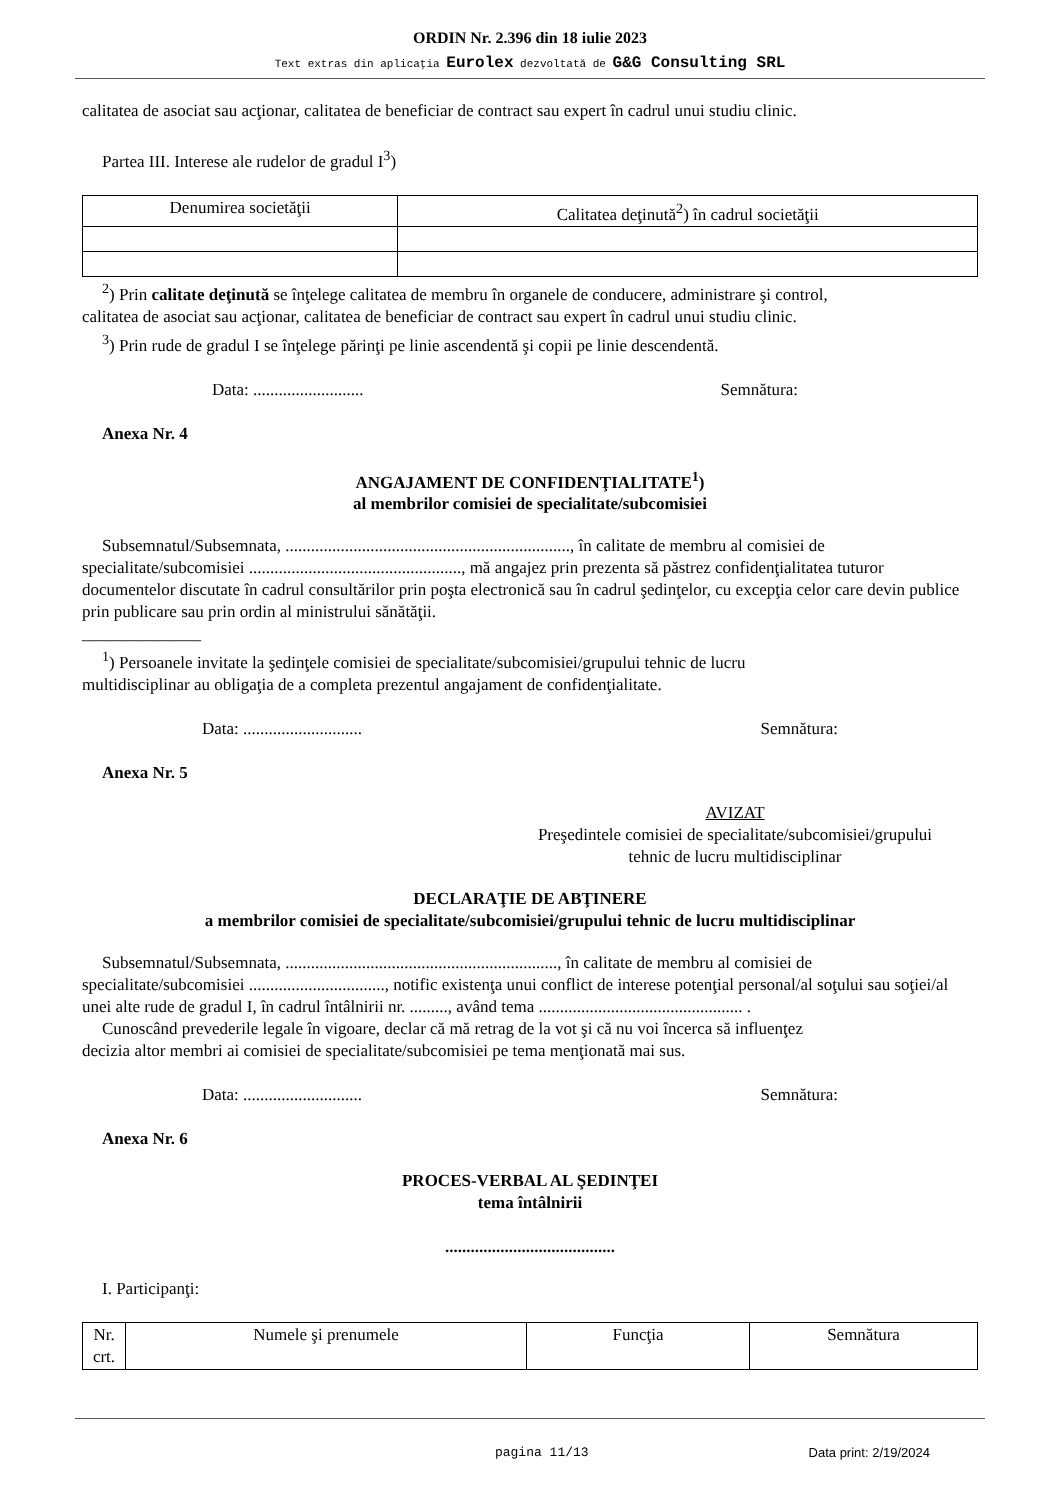ORDIN Nr. 2.396 din 18 iulie 2023
Text extras din aplicaţia Eurolex dezvoltată de G&G Consulting SRL
calitatea de asociat sau acţionar, calitatea de beneficiar de contract sau expert în cadrul unui studiu clinic.
Partea III. Interese ale rudelor de gradul I<sup>3</sup>)
| Denumirea societăţii | Calitatea deţinută<sup>2</sup>) în cadrul societăţii |
| --- | --- |
<sup>2</sup>) Prin calitate deţinută se înţelege calitatea de membru în organele de conducere, administrare şi control,
calitatea de asociat sau acţionar, calitatea de beneficiar de contract sau expert în cadrul unui studiu clinic.
<sup>3</sup>) Prin rude de gradul I se înţelege părinţi pe linie ascendentă şi copii pe linie descendentă.
Data: .......................... Semnătura:
Anexa Nr. 4
ANGAJAMENT DE CONFIDENŢIALITATE<sup>1</sup>)
al membrilor comisiei de specialitate/subcomisiei
Subsemnatul/Subsemnata, ..................................................................., în calitate de membru al comisiei de
specialitate/subcomisiei .................................................., mă angajez prin prezenta să păstrez confidenţialitatea tuturor documentelor discutate în cadrul consultărilor prin poşta electronică sau în cadrul şedinţelor, cu excepţia celor care devin publice prin publicare sau prin ordin al ministrului sănătăţii.
______________
<sup>1</sup>) Persoanele invitate la şedinţele comisiei de specialitate/subcomisiei/grupului tehnic de lucru
multidisciplinar au obligaţia de a completa prezentul angajament de confidenţialitate.
Data: ............................ Semnătura:
Anexa Nr. 5
AVIZAT
Preşedintele comisiei de specialitate/subcomisiei/grupului
tehnic de lucru multidisciplinar
DECLARAŢIE DE ABŢINERE
a membrilor comisiei de specialitate/subcomisiei/grupului tehnic de lucru multidisciplinar
Subsemnatul/Subsemnata, ................................................................, în calitate de membru al comisiei de
specialitate/subcomisiei ................................, notific existenţa unui conflict de interese potenţial personal/al soţului sau soţiei/al unei alte rude de gradul I, în cadrul întâlnirii nr. ........., având tema ................................................ .
Cunoscând prevederile legale în vigoare, declar că mă retrag de la vot şi că nu voi încerca să influenţez
decizia altor membri ai comisiei de specialitate/subcomisiei pe tema menţionată mai sus.
Data: ............................ Semnătura:
Anexa Nr. 6
PROCES-VERBAL AL ŞEDINŢEI
tema întâlnirii
........................................
I. Participanţi:
| Nr. crt. | Numele şi prenumele | Funcţia | Semnătura |
| --- | --- | --- | --- |
pagina 11/13 Data print: 2/19/2024